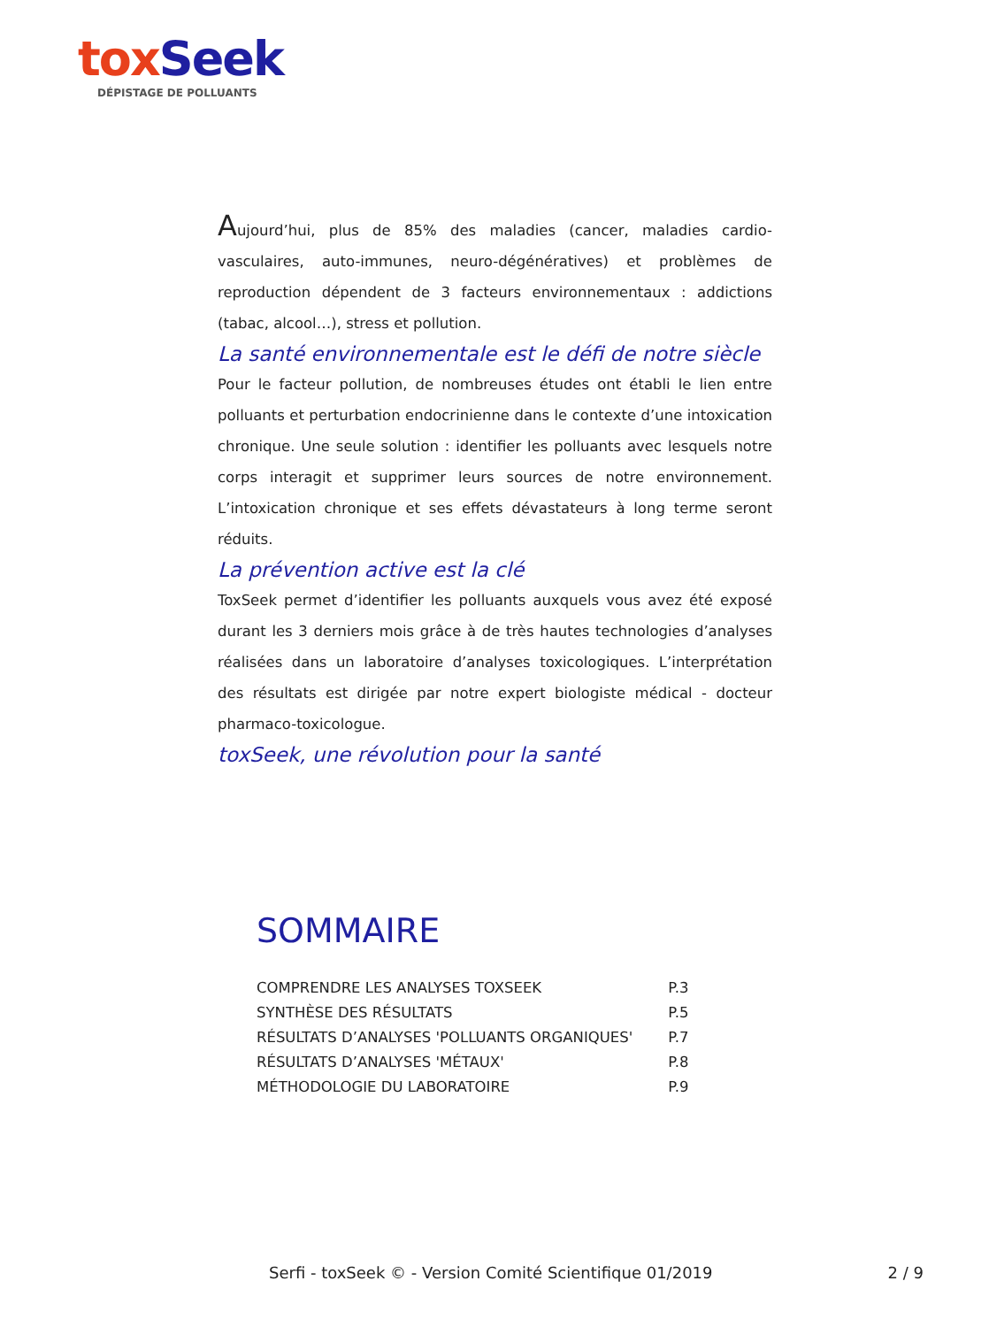tox Seek
DÉPISTAGE DE POLLUANTS
Aujourd’hui, plus de 85% des maladies (cancer, maladies cardio-vasculaires, auto-immunes, neuro-dégénératives) et problèmes de reproduction dépendent de 3 facteurs environnementaux : addictions (tabac, alcool…), stress et pollution.
La santé environnementale est le défi de notre siècle
Pour le facteur pollution, de nombreuses études ont établi le lien entre polluants et perturbation endocrinienne dans le contexte d’une intoxication chronique. Une seule solution : identifier les polluants avec lesquels notre corps interagit et supprimer leurs sources de notre environnement. L’intoxication chronique et ses effets dévastateurs à long terme seront réduits.
La prévention active est la clé
ToxSeek permet d’identifier les polluants auxquels vous avez été exposé durant les 3 derniers mois grâce à de très hautes technologies d’analyses réalisées dans un laboratoire d’analyses toxicologiques. L’interprétation des résultats est dirigée par notre expert biologiste médical - docteur pharmaco-toxicologue.
toxSeek, une révolution pour la santé
SOMMAIRE
| COMPRENDRE LES ANALYSES TOXSEEK | P.3 |
| SYNTHÈSE DES RÉSULTATS | P.5 |
| RÉSULTATS D’ANALYSES 'POLLUANTS ORGANIQUES' | P.7 |
| RÉSULTATS D’ANALYSES 'MÉTAUX' | P.8 |
| MÉTHODOLOGIE DU LABORATOIRE | P.9 |
Serfi - toxSeek © - Version Comité Scientifique 01/2019 2 / 9